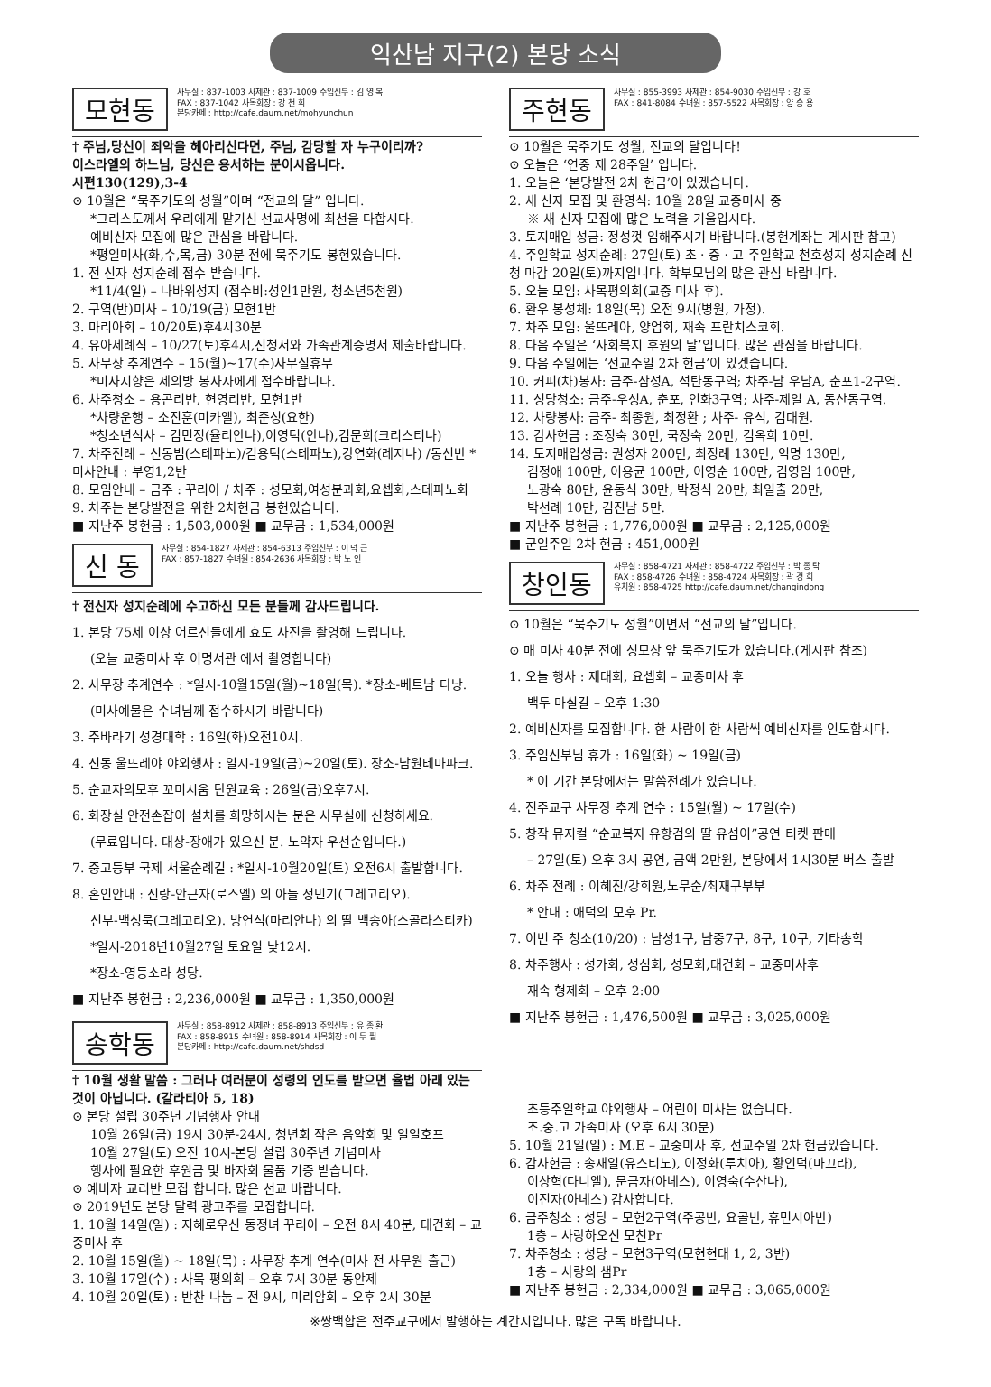익산남 지구(2) 본당 소식
모현동
사무실 : 837-1003 사제관 : 837-1009 주임신부 : 김 영 복
FAX : 837-1042 사목회장 : 강 천 희
본당카페 : http://cafe.daum.net/mohyunchun
† 주님,당신이 죄악을 헤아리신다면, 주님, 감당할 자 누구이리까?
이스라엘의 하느님, 당신은 용서하는 분이시옵니다.
시편130(129),3-4
⊙ 10월은 “묵주기도의 성월”이며 “전교의 달” 입니다.
*그리스도께서 우리에게 맡기신 선교사명에 최선을 다합시다.
예비신자 모집에 많은 관심을 바랍니다.
*평일미사(화,수,목,금) 30분 전에 묵주기도 봉헌있습니다.
1. 전 신자 성지순례 접수 받습니다.
*11/4(일) – 나바위성지 (접수비:성인1만원, 청소년5천원)
2. 구역(반)미사 – 10/19(금) 모현1반
3. 마리아회 – 10/20토)후4시30분
4. 유아세례식 – 10/27(토)후4시,신청서와 가족관계증명서 제출바랍니다.
5. 사무장 추계연수 – 15(월)~17(수)사무실휴무
*미사지향은 제의방 봉사자에게 접수바랍니다.
6. 차주청소 – 용곤리반, 현영리반, 모현1반
*차량운행 – 소진훈(미카엘), 최준성(요한)
*청소년식사 – 김민정(율리안나),이영덕(안나),김문희(크리스티나)
7. 차주전례 – 신동범(스테파노)/김용덕(스테파노),강연화(레지나) /동신반 *미사안내 : 부영1,2반
8. 모임안내 – 금주 : 꾸리아 / 차주 : 성모회,여성분과회,요셉회,스테파노회
9. 차주는 본당발전을 위한 2차헌금 봉헌있습니다.
■ 지난주 봉헌금 : 1,503,000원 ■ 교무금 : 1,534,000원
신 동
사무실 : 854-1827 사제관 : 854-6313 주임신부 : 이 덕 근
FAX : 857-1827 수녀원 : 854-2636 사목회장 : 박 노 인
† 전신자 성지순례에 수고하신 모든 분들께 감사드립니다.
1. 본당 75세 이상 어르신들에게 효도 사진을 촬영해 드립니다.
(오늘 교중미사 후 이명서관 에서 촬영합니다)
2. 사무장 추계연수 : *일시-10월15일(월)~18일(목). *장소-베트남 다낭.
(미사예물은 수녀님께 접수하시기 바랍니다)
3. 주바라기 성경대학 : 16일(화)오전10시.
4. 신동 울뜨레야 야외행사 : 일시-19일(금)~20일(토). 장소-남원테마파크.
5. 순교자의모후 꼬미시움 단원교육 : 26일(금)오후7시.
6. 화장실 안전손잡이 설치를 희망하시는 분은 사무실에 신청하세요.
(무료입니다. 대상-장애가 있으신 분. 노약자 우선순입니다.)
7. 중고등부 국제 서울순례길 : *일시-10월20일(토) 오전6시 출발합니다.
8. 혼인안내 : 신랑-안근자(로스엘) 의 아들 정민기(그레고리오).
신부-백성묵(그레고리오). 방연석(마리안나) 의 딸 백송아(스콜라스티카)
*일시-2018년10월27일 토요일 낮12시.
*장소-영등소라 성당.
■ 지난주 봉헌금 : 2,236,000원 ■ 교무금 : 1,350,000원
송학동
사무실 : 858-8912 사제관 : 858-8913 주임신부 : 유 종 환
FAX : 858-8915 수녀원 : 858-8914 사목회장 : 이 두 필
본당카페 : http://cafe.daum.net/shdsd
† 10월 생활 말씀 : 그러나 여러분이 성령의 인도를 받으면 율법 아래 있는 것이 아닙니다. (갈라티아 5, 18)
⊙ 본당 설립 30주년 기념행사 안내
10월 26일(금) 19시 30분-24시, 청년회 작은 음악회 및 일일호프
10월 27일(토) 오전 10시-본당 설립 30주년 기념미사
행사에 필요한 후원금 및 바자회 물품 기증 받습니다.
⊙ 예비자 교리반 모집 합니다. 많은 선교 바랍니다.
⊙ 2019년도 본당 달력 광고주를 모집합니다.
1. 10월 14일(일) : 지혜로우신 동정녀 꾸리아 – 오전 8시 40분, 대건회 – 교중미사 후
2. 10월 15일(월) ~ 18일(목) : 사무장 추계 연수(미사 전 사무원 출근)
3. 10월 17일(수) : 사목 평의회 – 오후 7시 30분 동안제
4. 10월 20일(토) : 반찬 나눔 – 전 9시, 미리암회 – 오후 2시 30분
주현동
사무실 : 855-3993 사제관 : 854-9030 주임신부 : 강 호
FAX : 841-8084 수녀원 : 857-5522 사목회장 : 양 승 용
⊙ 10월은 묵주기도 성월, 전교의 달입니다!
⊙ 오늘은 ‘연중 제 28주일’ 입니다.
1. 오늘은 ‘본당발전 2차 헌금’이 있겠습니다.
2. 새 신자 모집 및 환영식: 10월 28일 교중미사 중
※ 새 신자 모집에 많은 노력을 기울입시다.
3. 토지매입 성금: 정성껏 임해주시기 바랍니다.(봉헌계좌는 게시판 참고)
4. 주일학교 성지순례: 27일(토) 초 · 중 · 고 주일학교 천호성지 성지순례 신청 마감 20일(토)까지입니다. 학부모님의 많은 관심 바랍니다.
5. 오늘 모임: 사목평의회(교중 미사 후).
6. 환우 봉성체: 18일(목) 오전 9시(병원, 가정).
7. 차주 모임: 울뜨레아, 양업회, 재속 프란치스코회.
8. 다음 주일은 ‘사회복지 후원의 날’입니다. 많은 관심을 바랍니다.
9. 다음 주일에는 ‘전교주일 2차 헌금’이 있겠습니다.
10. 커피(차)봉사: 금주-삼성A, 석탄동구역; 차주-남 우남A, 춘포1-2구역.
11. 성당청소: 금주-우성A, 춘포, 인화3구역; 차주-제일 A, 동산동구역.
12. 차량봉사: 금주- 최종원, 최정환 ; 차주- 유석, 김대원.
13. 감사헌금 : 조정숙 30만, 국정숙 20만, 김옥희 10만.
14. 토지매입성금: 권성자 200만, 최정례 130만, 익명 130만,
김정애 100만, 이용균 100만, 이영순 100만, 김영임 100만,
노광숙 80만, 윤동식 30만, 박정식 20만, 최일출 20만,
박선례 10만, 김진남 5만.
■ 지난주 봉헌금 : 1,776,000원 ■ 교무금 : 2,125,000원
■ 군일주일 2차 헌금 : 451,000원
창인동
사무실 : 858-4721 사제관 : 858-4722 주임신부 : 박 종 탁
FAX : 858-4726 수녀원 : 858-4724 사목회장 : 곽 경 희
유치원 : 858-4725 http://cafe.daum.net/changindong
⊙ 10월은 “묵주기도 성월”이면서 “전교의 달”입니다.
⊙ 매 미사 40분 전에 성모상 앞 묵주기도가 있습니다.(게시판 참조)
1. 오늘 행사 : 제대회, 요셉회 – 교중미사 후
백두 마실길 – 오후 1:30
2. 예비신자를 모집합니다. 한 사람이 한 사람씩 예비신자를 인도합시다.
3. 주임신부님 휴가 : 16일(화) ~ 19일(금)
* 이 기간 본당에서는 말씀전례가 있습니다.
4. 전주교구 사무장 추계 연수 : 15일(월) ~ 17일(수)
5. 창작 뮤지컬 “순교복자 유항검의 딸 유섬이”공연 티켓 판매
– 27일(토) 오후 3시 공연, 금액 2만원, 본당에서 1시30분 버스 출발
6. 차주 전례 : 이혜진/강희원,노무순/최재구부부
* 안내 : 애덕의 모후 Pr.
7. 이번 주 청소(10/20) : 남성1구, 남중7구, 8구, 10구, 기타송학
8. 차주행사 : 성가회, 성심회, 성모회,대건회 – 교중미사후
재속 형제회 – 오후 2:00
■ 지난주 봉헌금 : 1,476,500원 ■ 교무금 : 3,025,000원
초등주일학교 야외행사 – 어린이 미사는 없습니다.
초.중.고 가족미사 (오후 6시 30분)
5. 10월 21일(일) : M.E – 교중미사 후, 전교주일 2차 헌금있습니다.
6. 감사헌금 : 송재일(유스티노), 이정화(루치아), 황인덕(마끄라),
이상혁(다니엘), 문금자(아녜스), 이영숙(수산나),
이진자(아녜스) 감사합니다.
6. 금주청소 : 성당 – 모현2구역(주공반, 요골반, 휴먼시아반)
1층 – 사랑하오신 모친Pr
7. 차주청소 : 성당 – 모현3구역(모현현대 1, 2, 3반)
1층 – 사랑의 샘Pr
■ 지난주 봉헌금 : 2,334,000원 ■ 교무금 : 3,065,000원
※쌍백합은 전주교구에서 발행하는 계간지입니다. 많은 구독 바랍니다.